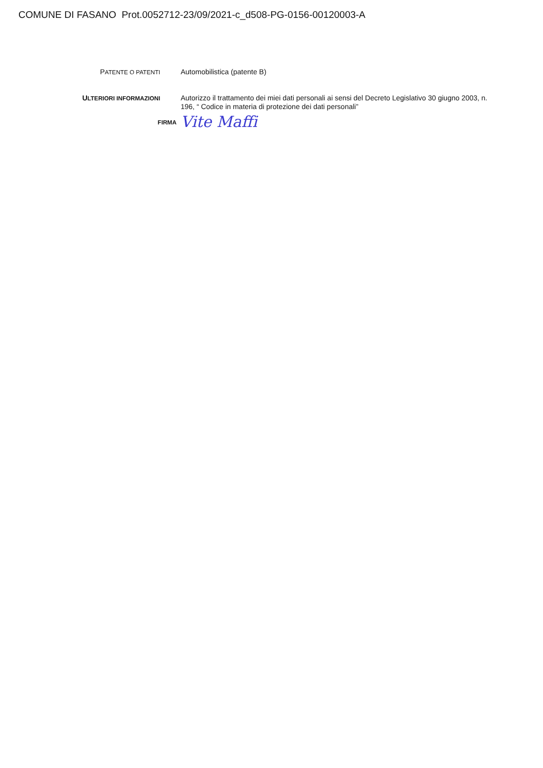COMUNE DI FASANO Prot.0052712-23/09/2021-c_d508-PG-0156-00120003-A
PATENTE O PATENTI
Automobilistica (patente B)
ULTERIORI INFORMAZIONI
Autorizzo il trattamento dei miei dati personali ai sensi del Decreto Legislativo 30 giugno 2003, n. 196, “ Codice in materia di protezione dei dati personali”
FIRMA
Vite Maffi